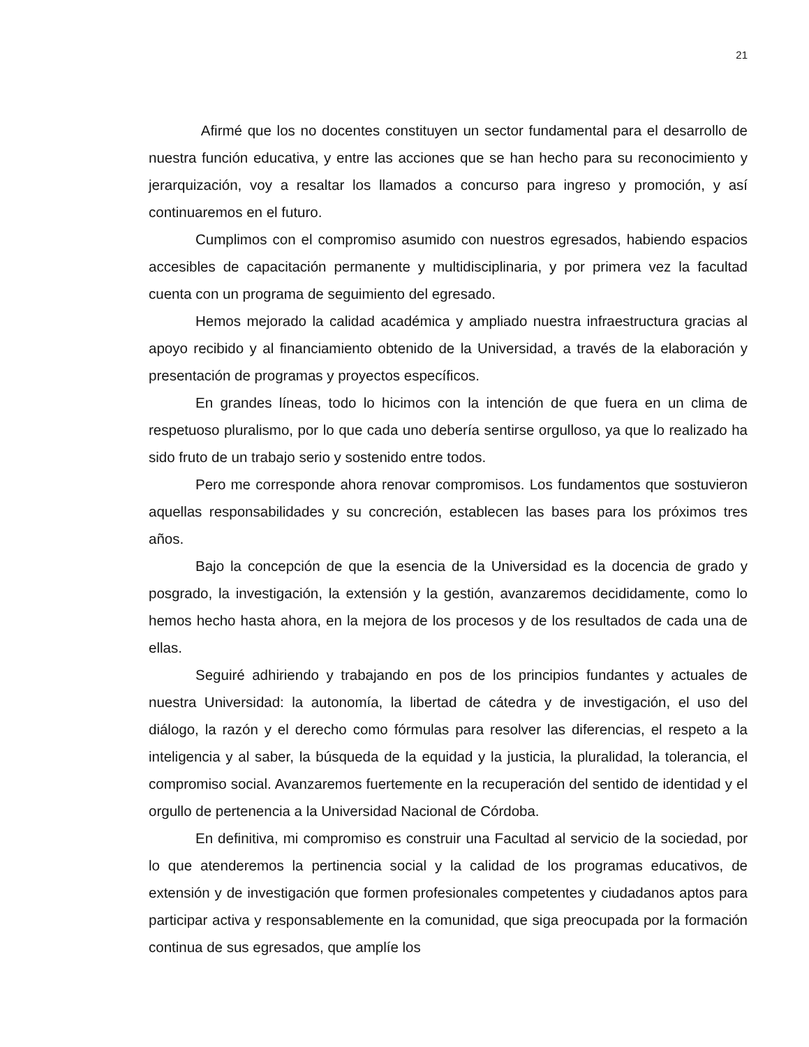21
Afirmé que los no docentes constituyen un sector fundamental para el desarrollo de nuestra función educativa, y entre las acciones que se han hecho para su reconocimiento y jerarquización, voy a resaltar los llamados a concurso para ingreso y promoción, y así continuaremos en el futuro.
Cumplimos con el compromiso asumido con nuestros egresados, habiendo espacios accesibles de capacitación permanente y multidisciplinaria, y por primera vez la facultad cuenta con un programa de seguimiento del egresado.
Hemos mejorado la calidad académica y ampliado nuestra infraestructura gracias al apoyo recibido y al financiamiento obtenido de la Universidad, a través de la elaboración y presentación de programas y proyectos específicos.
En grandes líneas, todo lo hicimos con la intención de que fuera en un clima de respetuoso pluralismo, por lo que cada uno debería sentirse orgulloso, ya que lo realizado ha sido fruto de un trabajo serio y sostenido entre todos.
Pero me corresponde ahora renovar compromisos. Los fundamentos que sostuvieron aquellas responsabilidades y su concreción, establecen las bases para los próximos tres años.
Bajo la concepción de que la esencia de la Universidad es la docencia de grado y posgrado, la investigación, la extensión y la gestión, avanzaremos decididamente, como lo hemos hecho hasta ahora, en la mejora de los procesos y de los resultados de cada una de ellas.
Seguiré adhiriendo y trabajando en pos de los principios fundantes y actuales de nuestra Universidad: la autonomía, la libertad de cátedra y de investigación, el uso del diálogo, la razón y el derecho como fórmulas para resolver las diferencias, el respeto a la inteligencia y al saber, la búsqueda de la equidad y la justicia, la pluralidad, la tolerancia, el compromiso social. Avanzaremos fuertemente en la recuperación del sentido de identidad y el orgullo de pertenencia a la Universidad Nacional de Córdoba.
En definitiva, mi compromiso es construir una Facultad al servicio de la sociedad, por lo que atenderemos la pertinencia social y la calidad de los programas educativos, de extensión y de investigación que formen profesionales competentes y ciudadanos aptos para participar activa y responsablemente en la comunidad, que siga preocupada por la formación continua de sus egresados, que amplíe los